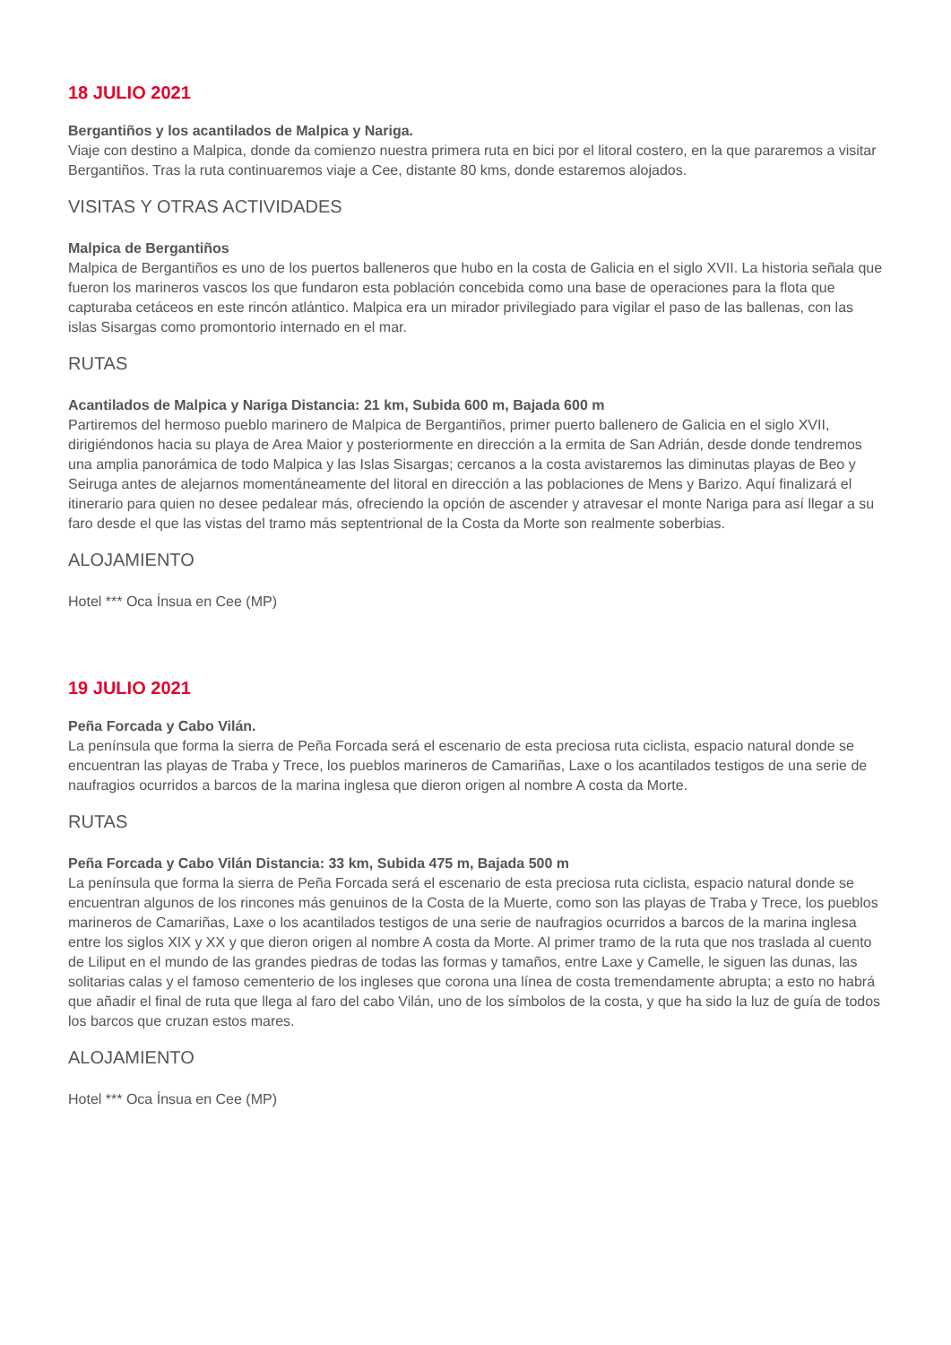18 JULIO 2021
Bergantiños y los acantilados de Malpica y Nariga.
Viaje con destino a Malpica, donde da comienzo nuestra primera ruta en bici por el litoral costero, en la que pararemos a visitar Bergantiños. Tras la ruta continuaremos viaje a Cee, distante 80 kms, donde estaremos alojados.
VISITAS Y OTRAS ACTIVIDADES
Malpica de Bergantiños
Malpica de Bergantiños es uno de los puertos balleneros que hubo en la costa de Galicia en el siglo XVII. La historia señala que fueron los marineros vascos los que fundaron esta población concebida como una base de operaciones para la flota que capturaba cetáceos en este rincón atlántico. Malpica era un mirador privilegiado para vigilar el paso de las ballenas, con las islas Sisargas como promontorio internado en el mar.
RUTAS
Acantilados de Malpica y Nariga Distancia: 21 km, Subida 600 m, Bajada 600 m
Partiremos del hermoso pueblo marinero de Malpica de Bergantiños, primer puerto ballenero de Galicia en el siglo XVII, dirigiéndonos hacia su playa de Area Maior y posteriormente en dirección a la ermita de San Adrián, desde donde tendremos una amplia panorámica de todo Malpica y las Islas Sisargas; cercanos a la costa avistaremos las diminutas playas de Beo y Seiruga antes de alejarnos momentáneamente del litoral en dirección a las poblaciones de Mens y Barizo. Aquí finalizará el itinerario para quien no desee pedalear más, ofreciendo la opción de ascender y atravesar el monte Nariga para así llegar a su faro desde el que las vistas del tramo más septentrional de la Costa da Morte son realmente soberbias.
ALOJAMIENTO
Hotel *** Oca Ínsua en Cee (MP)
19 JULIO 2021
Peña Forcada y Cabo Vilán.
La península que forma la sierra de Peña Forcada será el escenario de esta preciosa ruta ciclista, espacio natural donde se encuentran las playas de Traba y Trece, los pueblos marineros de Camariñas, Laxe o los acantilados testigos de una serie de naufragios ocurridos a barcos de la marina inglesa que dieron origen al nombre A costa da Morte.
RUTAS
Peña Forcada y Cabo Vilán Distancia: 33 km, Subida 475 m, Bajada 500 m
La península que forma la sierra de Peña Forcada será el escenario de esta preciosa ruta ciclista, espacio natural donde se encuentran algunos de los rincones más genuinos de la Costa de la Muerte, como son las playas de Traba y Trece, los pueblos marineros de Camariñas, Laxe o los acantilados testigos de una serie de naufragios ocurridos a barcos de la marina inglesa entre los siglos XIX y XX y que dieron origen al nombre A costa da Morte. Al primer tramo de la ruta que nos traslada al cuento de Liliput en el mundo de las grandes piedras de todas las formas y tamaños, entre Laxe y Camelle, le siguen las dunas, las solitarias calas y el famoso cementerio de los ingleses que corona una línea de costa tremendamente abrupta; a esto no habrá que añadir el final de ruta que llega al faro del cabo Vilán, uno de los símbolos de la costa, y que ha sido la luz de guía de todos los barcos que cruzan estos mares.
ALOJAMIENTO
Hotel *** Oca Ínsua en Cee (MP)